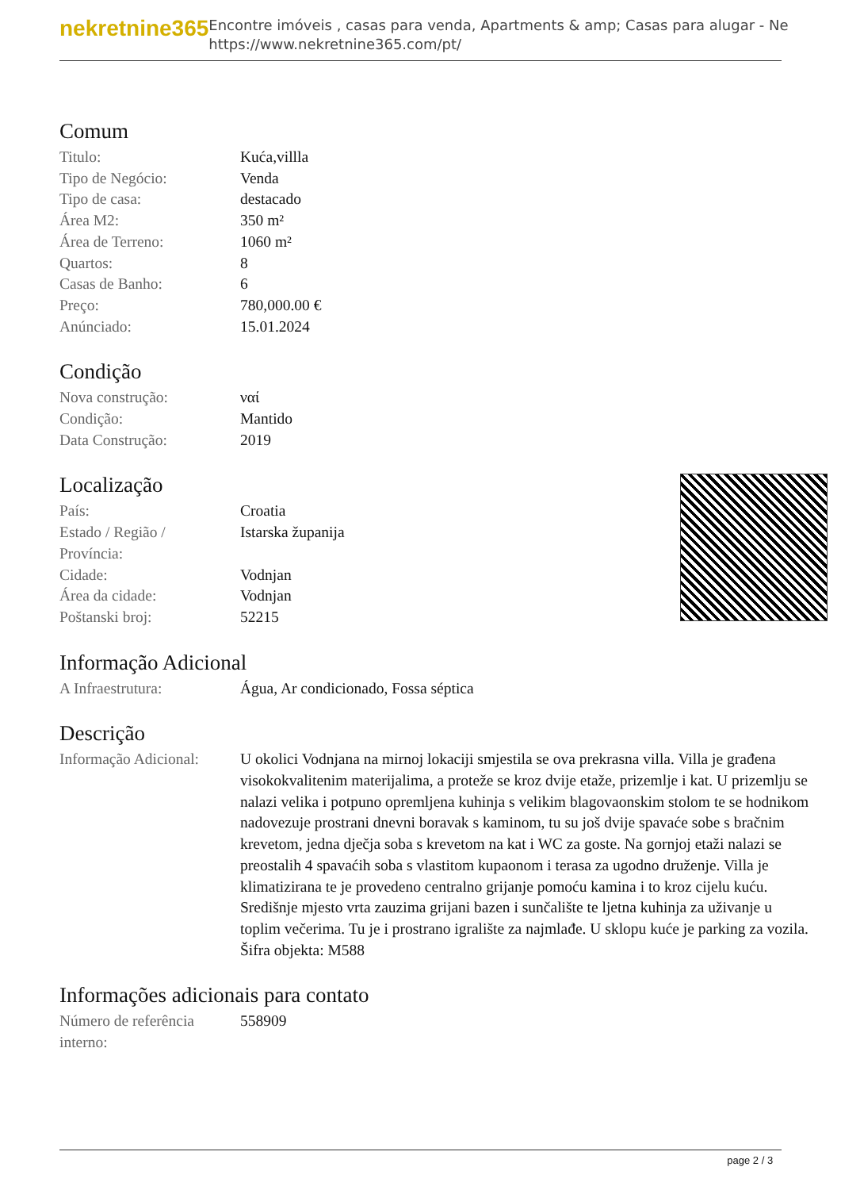nekretnine365
Encontre imóveis , casas para venda, Apartments & amp; Casas para alugar - Ne
https://www.nekretnine365.com/pt/
Comum
| Titulo: | Kuća,villla |
| Tipo de Negócio: | Venda |
| Tipo de casa: | destacado |
| Área M2: | 350 m² |
| Área de Terreno: | 1060 m² |
| Quartos: | 8 |
| Casas de Banho: | 6 |
| Preço: | 780,000.00 € |
| Anúnciado: | 15.01.2024 |
Condição
| Nova construção: | ναί |
| Condição: | Mantido |
| Data Construção: | 2019 |
Localização
| País: | Croatia |
| Estado / Região / Província: | Istarska županija |
| Cidade: | Vodnjan |
| Área da cidade: | Vodnjan |
| Poštanski broj: | 52215 |
Informação Adicional
| A Infraestrutura: | Água, Ar condicionado, Fossa séptica |
Descrição
| Informação Adicional: | U okolici Vodnjana na mirnoj lokaciji smjestila se ova prekrasna villa. Villa je građena visokokvalitenim materijalima, a proteže se kroz dvije etaže, prizemlje i kat. U prizemlju se nalazi velika i potpuno opremljena kuhinja s velikim blagovaonskim stolom te se hodnikom nadovezuje prostrani dnevni boravak s kaminom, tu su još dvije spavaće sobe s bračnim krevetom, jedna dječja soba s krevetom na kat i WC za goste. Na gornjoj etaži nalazi se preostalih 4 spavaćih soba s vlastitom kupaonom i terasa za ugodno druženje. Villa je klimatizirana te je provedeno centralno grijanje pomoću kamina i to kroz cijelu kuću. Središnje mjesto vrta zauzima grijani bazen i sunčalište te ljetna kuhinja za uživanje u toplim večerima. Tu je i prostrano igralište za najmlađe. U sklopu kuće je parking za vozila. Šifra objekta: M588 |
Informações adicionais para contato
| Número de referência interno: | 558909 |
page 2 / 3